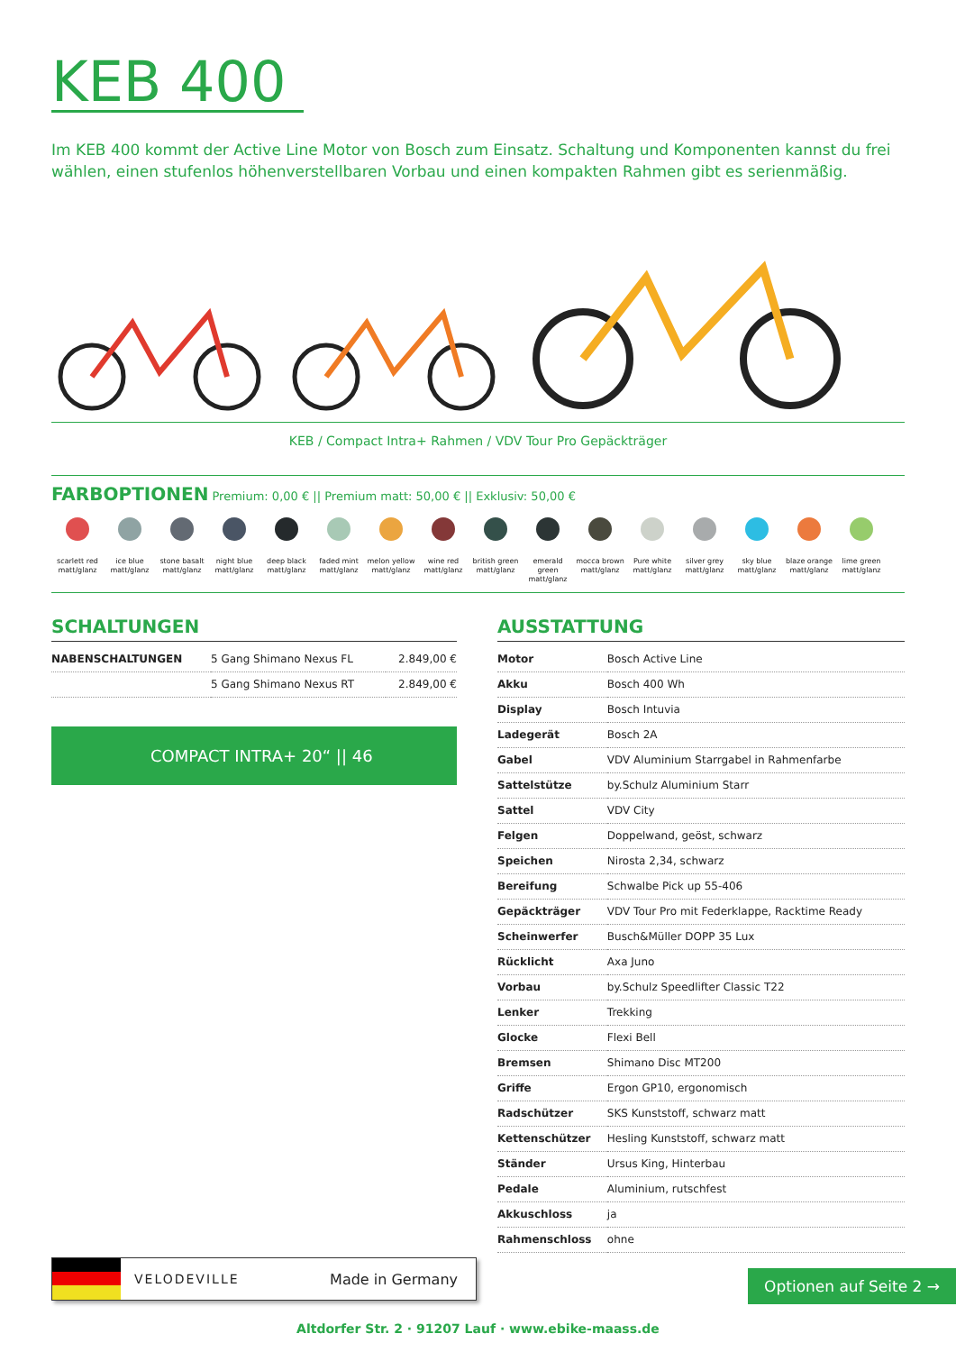KEB 400
Im KEB 400 kommt der Active Line Motor von Bosch zum Einsatz. Schaltung und Komponenten kannst du frei wählen, einen stufenlos höhenverstellbaren Vorbau und einen kompakten Rahmen gibt es serienmäßig.
KEB / Compact Intra+ Rahmen / VDV Tour Pro Gepäckträger
FARBOPTIONEN Premium: 0,00 € || Premium matt: 50,00 € || Exklusiv: 50,00 €
scarlett red matt/glanz
ice blue matt/glanz
stone basalt matt/glanz
night blue matt/glanz
deep black matt/glanz
faded mint matt/glanz
melon yellow matt/glanz
wine red matt/glanz
british green matt/glanz
emerald green matt/glanz
mocca brown matt/glanz
Pure white matt/glanz
silver grey matt/glanz
sky blue matt/glanz
blaze orange matt/glanz
lime green matt/glanz
SCHALTUNGEN
| NABENSCHALTUNGEN | 5 Gang Shimano Nexus FL | 2.849,00 € |
| | 5 Gang Shimano Nexus RT | 2.849,00 € |
COMPACT INTRA+ 20“ || 46
AUSSTATTUNG
| Motor | Bosch Active Line |
| Akku | Bosch 400 Wh |
| Display | Bosch Intuvia |
| Ladegerät | Bosch 2A |
| Gabel | VDV Aluminium Starrgabel in Rahmenfarbe |
| Sattelstütze | by.Schulz Aluminium Starr |
| Sattel | VDV City |
| Felgen | Doppelwand, geöst, schwarz |
| Speichen | Nirosta 2,34, schwarz |
| Bereifung | Schwalbe Pick up 55-406 |
| Gepäckträger | VDV Tour Pro mit Federklappe, Racktime Ready |
| Scheinwerfer | Busch&Müller DOPP 35 Lux |
| Rücklicht | Axa Juno |
| Vorbau | by.Schulz Speedlifter Classic T22 |
| Lenker | Trekking |
| Glocke | Flexi Bell |
| Bremsen | Shimano Disc MT200 |
| Griffe | Ergon GP10, ergonomisch |
| Radschützer | SKS Kunststoff, schwarz matt |
| Kettenschützer | Hesling Kunststoff, schwarz matt |
| Ständer | Ursus King, Hinterbau |
| Pedale | Aluminium, rutschfest |
| Akkuschloss | ja |
| Rahmenschloss | ohne |
VELODEVILLE Made in Germany
Optionen auf Seite 2 →
Altdorfer Str. 2 · 91207 Lauf · www.ebike-maass.de